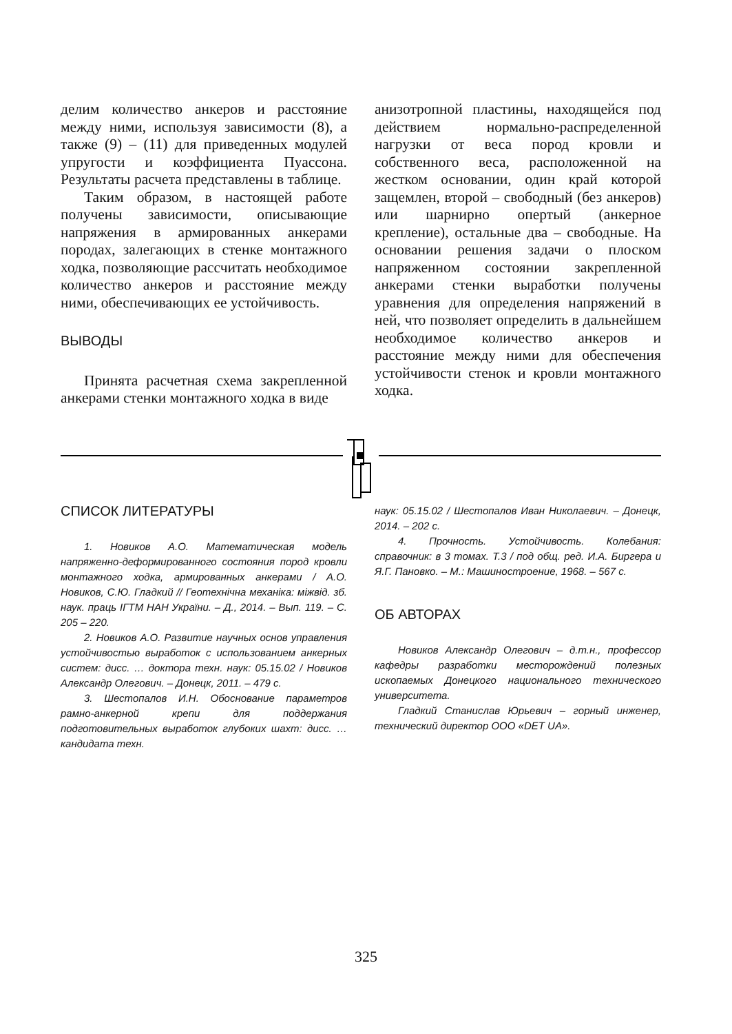делим количество анкеров и расстояние между ними, используя зависимости (8), а также (9) – (11) для приведенных модулей упругости и коэффициента Пуассона. Результаты расчета представлены в таблице.
Таким образом, в настоящей работе получены зависимости, описывающие напряжения в армированных анкерами породах, залегающих в стенке монтажного ходка, позволяющие рассчитать необходимое количество анкеров и расстояние между ними, обеспечивающих ее устойчивость.
ВЫВОДЫ
Принята расчетная схема закрепленной анкерами стенки монтажного ходка в виде
анизотропной пластины, находящейся под действием нормально-распределенной нагрузки от веса пород кровли и собственного веса, расположенной на жестком основании, один край которой защемлен, второй – свободный (без анкеров) или шарнирно опертый (анкерное крепление), остальные два – свободные. На основании решения задачи о плоском напряженном состоянии закрепленной анкерами стенки выработки получены уравнения для определения напряжений в ней, что позволяет определить в дальнейшем необходимое количество анкеров и расстояние между ними для обеспечения устойчивости стенок и кровли монтажного ходка.
СПИСОК ЛИТЕРАТУРЫ
1. Новиков А.О. Математическая модель напряженно-деформированного состояния пород кровли монтажного ходка, армированных анкерами / А.О. Новиков, С.Ю. Гладкий // Геотехнічна механіка: міжвід. зб. наук. праць ІГТМ НАН України. – Д., 2014. – Вып. 119. – С. 205 – 220.
2. Новиков А.О. Развитие научных основ управления устойчивостью выработок с использованием анкерных систем: дисс. … доктора техн. наук: 05.15.02 / Новиков Александр Олегович. – Донецк, 2011. – 479 с.
3. Шестопалов И.Н. Обоснование параметров рамно-анкерной крепи для поддержания подготовительных выработок глубоких шахт: дисс. … кандидата техн.
наук: 05.15.02 / Шестопалов Иван Николаевич. – Донецк, 2014. – 202 с.
4. Прочность. Устойчивость. Колебания: справочник: в 3 томах. Т.3 / под общ. ред. И.А. Биргера и Я.Г. Пановко. – М.: Машиностроение, 1968. – 567 с.
ОБ АВТОРАХ
Новиков Александр Олегович – д.т.н., профессор кафедры разработки месторождений полезных ископаемых Донецкого национального технического университета.
Гладкий Станислав Юрьевич – горный инженер, технический директор ООО «DET UA».
325